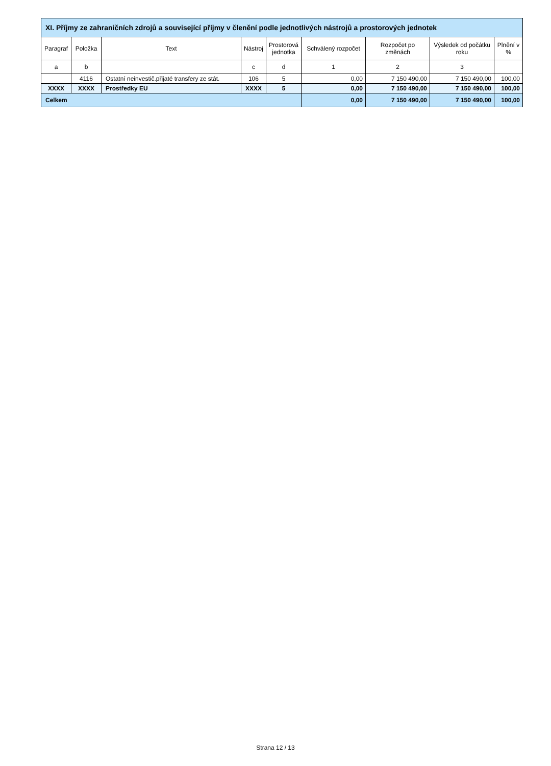| XI. Příjmy ze zahraničních zdrojů a související příjmy v členění podle jednotlivých nástrojů a prostorových jednotek | | | | | | | | |
| --- | --- | --- | --- | --- | --- | --- | --- | --- |
| Paragraf | Položka | Text | Nástroj | Prostorová jednotka | Schválený rozpočet | Rozpočet po změnách | Výsledek od počátku roku | Plnění v % |
| a | b | | c | d | 1 | 2 | 3 | |
| | 4116 | Ostatní neinvestič.přijaté transfery ze stát. | 106 | 5 | 0,00 | 7 150 490,00 | 7 150 490,00 | 100,00 |
| XXXX | XXXX | Prostředky EU | XXXX | 5 | 0,00 | 7 150 490,00 | 7 150 490,00 | 100,00 |
| Celkem | | | | | 0,00 | 7 150 490,00 | 7 150 490,00 | 100,00 |
Strana 12 / 13